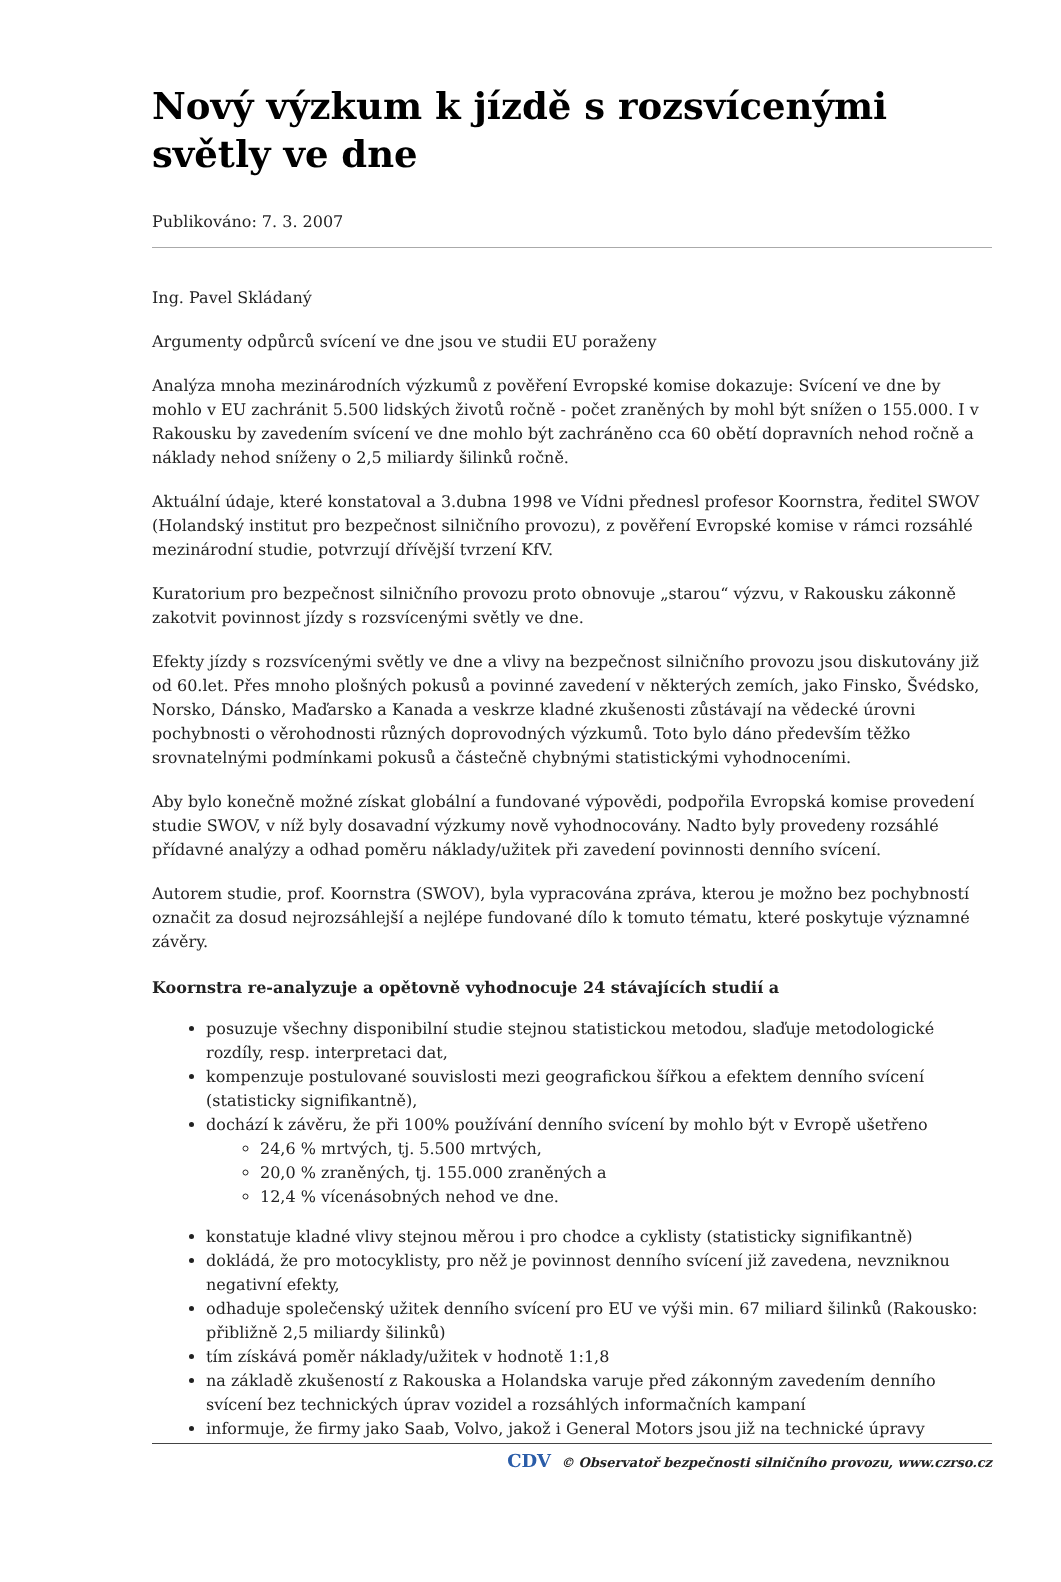Nový výzkum k jízdě s rozsvícenými světly ve dne
Publikováno: 7. 3. 2007
Ing. Pavel Skládaný
Argumenty odpůrců svícení ve dne jsou ve studii EU poraženy
Analýza mnoha mezinárodních výzkumů z pověření Evropské komise dokazuje: Svícení ve dne by mohlo v EU zachránit 5.500 lidských životů ročně - počet zraněných by mohl být snížen o 155.000. I v Rakousku by zavedením svícení ve dne mohlo být zachráněno cca 60 obětí dopravních nehod ročně a náklady nehod sníženy o 2,5 miliardy šilinků ročně.
Aktuální údaje, které konstatoval a 3.dubna 1998 ve Vídni přednesl profesor Koornstra, ředitel SWOV (Holandský institut pro bezpečnost silničního provozu), z pověření Evropské komise v rámci rozsáhlé mezinárodní studie, potvrzují dřívější tvrzení KfV.
Kuratorium pro bezpečnost silničního provozu proto obnovuje „starou“ výzvu, v Rakousku zákonně zakotvit povinnost jízdy s rozsvícenými světly ve dne.
Efekty jízdy s rozsvícenými světly ve dne a vlivy na bezpečnost silničního provozu jsou diskutovány již od 60.let. Přes mnoho plošných pokusů a povinné zavedení v některých zemích, jako Finsko, Švédsko, Norsko, Dánsko, Maďarsko a Kanada a veskrze kladné zkušenosti zůstávají na vědecké úrovni pochybnosti o věrohodnosti různých doprovodných výzkumů. Toto bylo dáno především těžko srovnatelnými podmínkami pokusů a částečně chybnými statistickými vyhodnoceními.
Aby bylo konečně možné získat globální a fundované výpovědi, podpořila Evropská komise provedení studie SWOV, v níž byly dosavadní výzkumy nově vyhodnocovány. Nadto byly provedeny rozsáhlé přídavné analýzy a odhad poměru náklady/užitek při zavedení povinnosti denního svícení.
Autorem studie, prof. Koornstra (SWOV), byla vypracována zpráva, kterou je možno bez pochybností označit za dosud nejrozsáhlejší a nejlépe fundované dílo k tomuto tématu, které poskytuje významné závěry.
Koornstra re-analyzuje a opětovně vyhodnocuje 24 stávajících studií a
posuzuje všechny disponibilní studie stejnou statistickou metodou, slaďuje metodologické rozdíly, resp. interpretaci dat,
kompenzuje postulované souvislosti mezi geografickou šířkou a efektem denního svícení (statisticky signifikantně),
dochází k závěru, že při 100% používání denního svícení by mohlo být v Evropě ušetřeno
24,6 % mrtvých, tj. 5.500 mrtvých,
20,0 % zraněných, tj. 155.000 zraněných a
12,4 % vícenásobných nehod ve dne.
konstatuje kladné vlivy stejnou měrou i pro chodce a cyklisty (statisticky signifikantně)
dokládá, že pro motocyklisty, pro něž je povinnost denního svícení již zavedena, nevzniknou negativní efekty,
odhaduje společenský užitek denního svícení pro EU ve výši min. 67 miliard šilinků (Rakousko: přibližně 2,5 miliardy šilinků)
tím získává poměr náklady/užitek v hodnotě 1:1,8
na základě zkušeností z Rakouska a Holandska varuje před zákonným zavedením denního svícení bez technických úprav vozidel a rozsáhlých informačních kampaní
informuje, že firmy jako Saab, Volvo, jakož i General Motors jsou již na technické úpravy
CDV © Observatoř bezpečnosti silničního provozu, www.czrso.cz